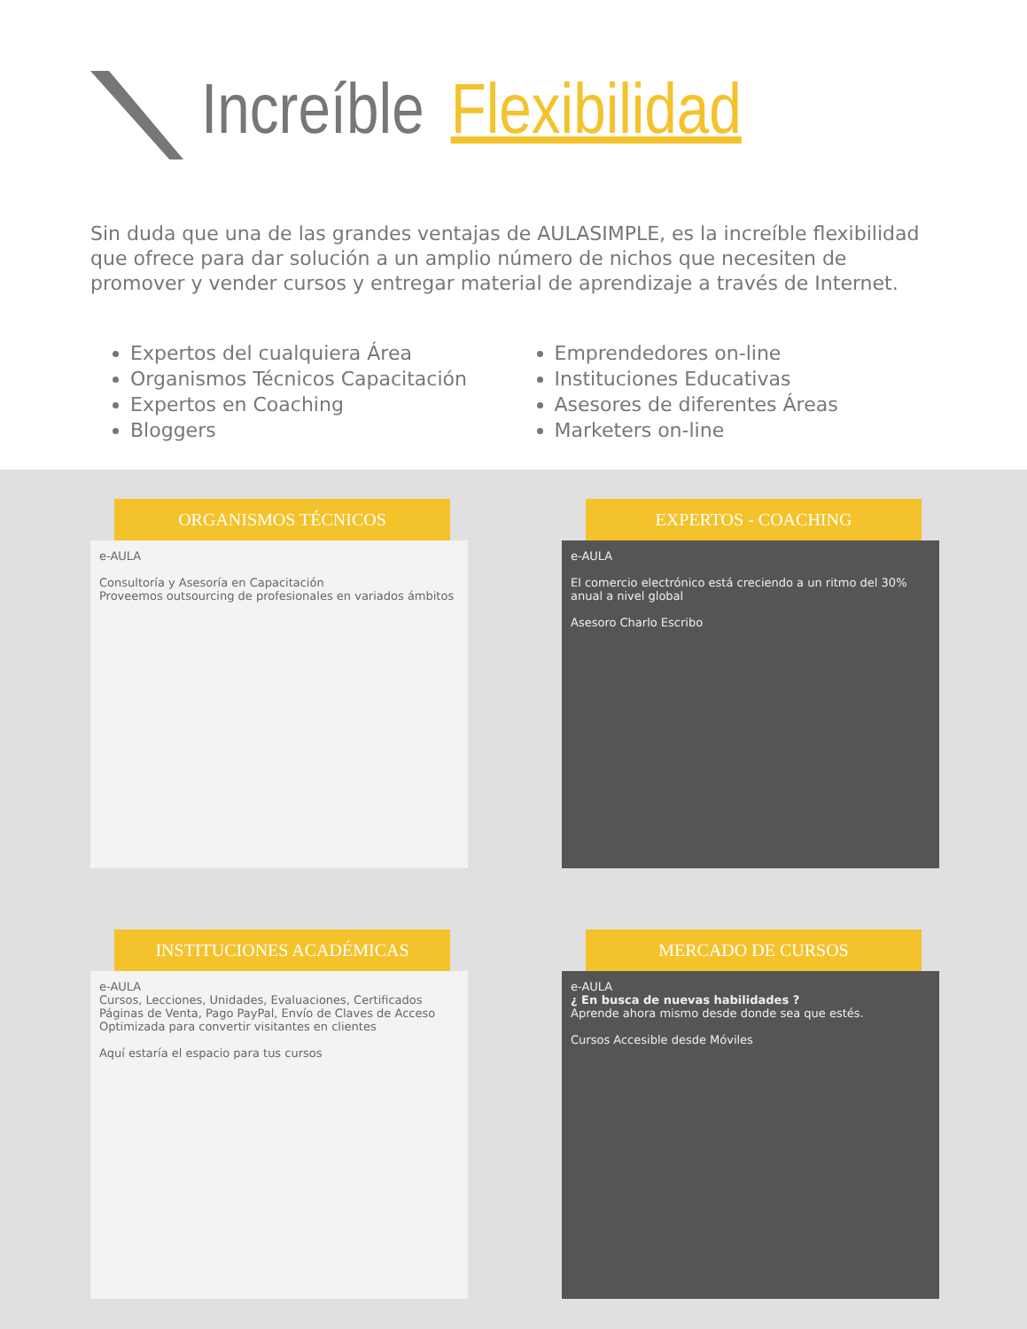Increíble Flexibilidad
Sin duda que una de las grandes ventajas de AULASIMPLE, es la increíble flexibilidad que ofrece para dar solución a un amplio número de nichos que necesiten de promover y vender cursos y entregar material de aprendizaje a través de Internet.
Expertos del cualquiera Área
Organismos Técnicos Capacitación
Expertos en Coaching
Bloggers
Emprendedores on-line
Instituciones Educativas
Asesores de diferentes Áreas
Marketers on-line
ORGANISMOS TÉCNICOS
e-AULA
Consultoría y Asesoría en Capacitación
Proveemos outsourcing de profesionales en variados ámbitos
EXPERTOS - COACHING
e-AULA
El comercio electrónico está creciendo a un ritmo del 30% anual a nivel global
Asesoro Charlo Escribo
INSTITUCIONES ACADÉMICAS
e-AULA
Cursos, Lecciones, Unidades, Evaluaciones, Certificados
Páginas de Venta, Pago PayPal, Envío de Claves de Acceso
Optimizada para convertir visitantes en clientes
Aquí estaría el espacio para tus cursos
MERCADO DE CURSOS
e-AULA
¿ En busca de nuevas habilidades ?
Aprende ahora mismo desde donde sea que estés.
Cursos Accesible desde Móviles